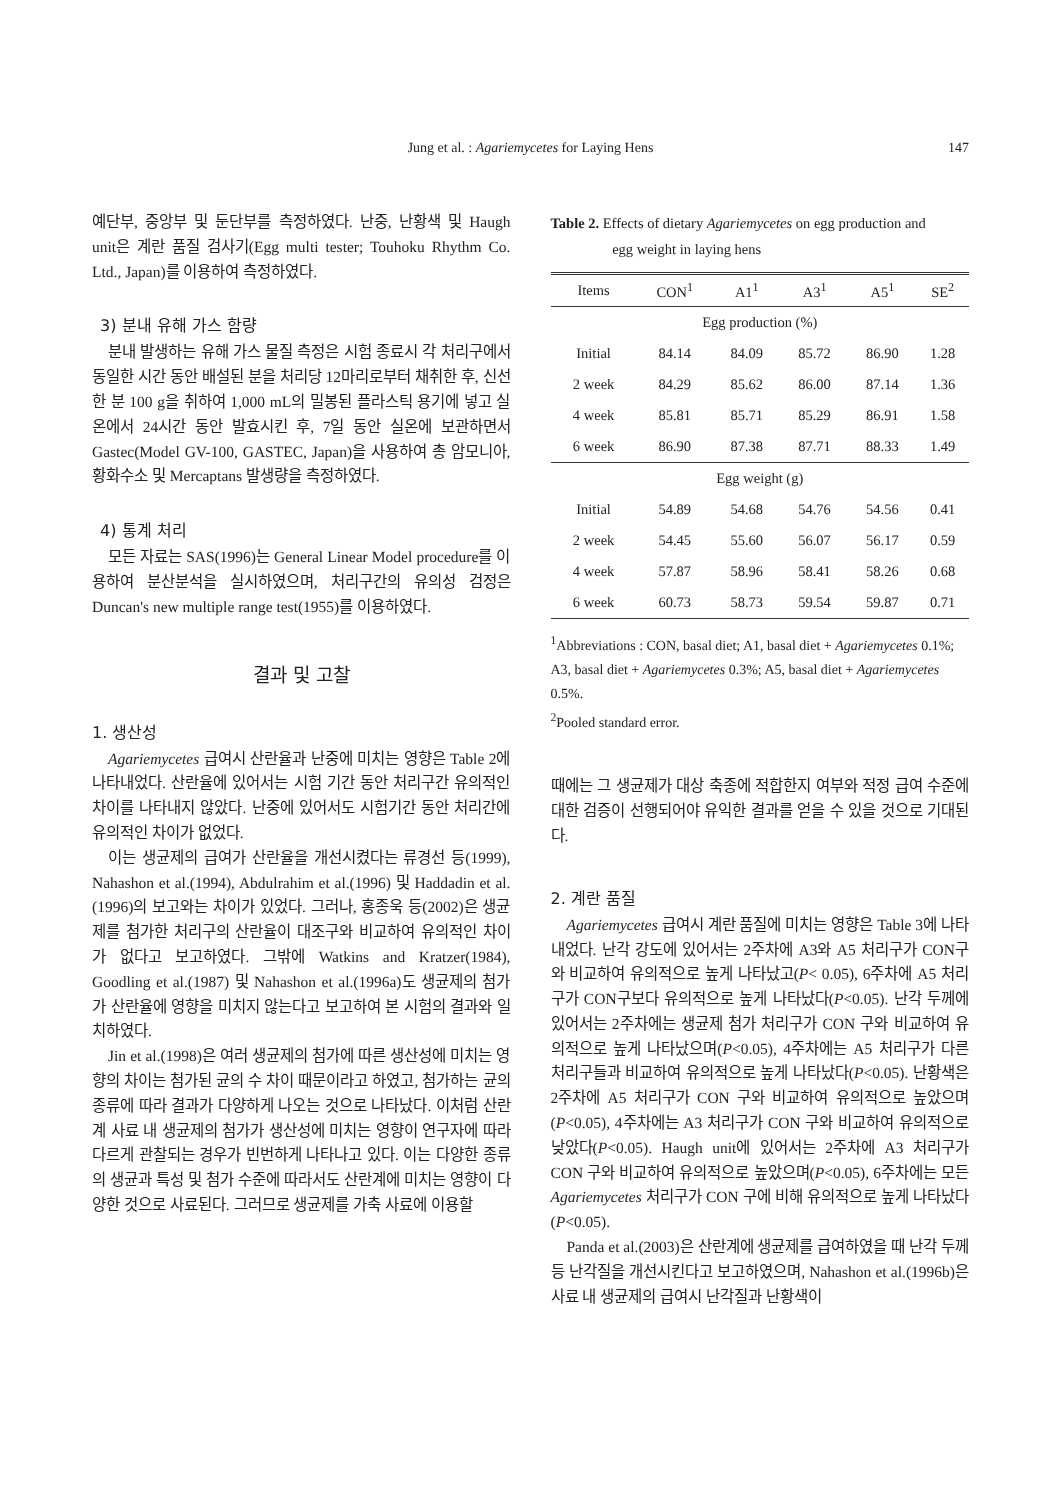Jung et al. : Agariemycetes for Laying Hens
147
예단부, 중앙부 및 둔단부를 측정하였다. 난중, 난황색 및 Haugh unit은 계란 품질 검사기(Egg multi tester; Touhoku Rhythm Co. Ltd., Japan)를 이용하여 측정하였다.
3) 분내 유해 가스 함량
분내 발생하는 유해 가스 물질 측정은 시험 종료시 각 처리구에서 동일한 시간 동안 배설된 분을 처리당 12마리로부터 채취한 후, 신선한 분 100 g을 취하여 1,000 mL의 밀봉된 플라스틱 용기에 넣고 실온에서 24시간 동안 발효시킨 후, 7일 동안 실온에 보관하면서 Gastec(Model GV-100, GASTEC, Japan)을 사용하여 총 암모니아, 황화수소 및 Mercaptans 발생량을 측정하였다.
4) 통계 처리
모든 자료는 SAS(1996)는 General Linear Model procedure를 이용하여 분산분석을 실시하였으며, 처리구간의 유의성 검정은 Duncan's new multiple range test(1955)를 이용하였다.
결과 및 고찰
1. 생산성
Agariemycetes 급여시 산란율과 난중에 미치는 영향은 Table 2에 나타내었다. 산란율에 있어서는 시험 기간 동안 처리구간 유의적인 차이를 나타내지 않았다. 난중에 있어서도 시험기간 동안 처리간에 유의적인 차이가 없었다.
이는 생균제의 급여가 산란율을 개선시켰다는 류경선 등(1999), Nahashon et al.(1994), Abdulrahim et al.(1996) 및 Haddadin et al.(1996)의 보고와는 차이가 있었다. 그러나, 홍종욱 등(2002)은 생균제를 첨가한 처리구의 산란율이 대조구와 비교하여 유의적인 차이가 없다고 보고하였다. 그밖에 Watkins and Kratzer(1984), Goodling et al.(1987) 및 Nahashon et al.(1996a)도 생균제의 첨가가 산란율에 영향을 미치지 않는다고 보고하여 본 시험의 결과와 일치하였다.
Jin et al.(1998)은 여러 생균제의 첨가에 따른 생산성에 미치는 영향의 차이는 첨가된 균의 수 차이 때문이라고 하였고, 첨가하는 균의 종류에 따라 결과가 다양하게 나오는 것으로 나타났다. 이처럼 산란계 사료 내 생균제의 첨가가 생산성에 미치는 영향이 연구자에 따라 다르게 관찰되는 경우가 빈번하게 나타나고 있다. 이는 다양한 종류의 생균과 특성 및 첨가 수준에 따라서도 산란계에 미치는 영향이 다양한 것으로 사료된다. 그러므로 생균제를 가축 사료에 이용할
Table 2. Effects of dietary Agariemycetes on egg production and
egg weight in laying hens
| Items | CON<sup>1</sup> | A1<sup>1</sup> | A3<sup>1</sup> | A5<sup>1</sup> | SE<sup>2</sup> |
| --- | --- | --- | --- | --- | --- |
| Egg production (%) | | | | | |
| Initial | 84.14 | 84.09 | 85.72 | 86.90 | 1.28 |
| 2 week | 84.29 | 85.62 | 86.00 | 87.14 | 1.36 |
| 4 week | 85.81 | 85.71 | 85.29 | 86.91 | 1.58 |
| 6 week | 86.90 | 87.38 | 87.71 | 88.33 | 1.49 |
| Egg weight (g) | | | | | |
| Initial | 54.89 | 54.68 | 54.76 | 54.56 | 0.41 |
| 2 week | 54.45 | 55.60 | 56.07 | 56.17 | 0.59 |
| 4 week | 57.87 | 58.96 | 58.41 | 58.26 | 0.68 |
| 6 week | 60.73 | 58.73 | 59.54 | 59.87 | 0.71 |
<sup>1</sup> Abbreviations : CON, basal diet; A1, basal diet + Agariemycetes 0.1%; A3, basal diet + Agariemycetes 0.3%; A5, basal diet + Agariemycetes 0.5%.
<sup>2</sup> Pooled standard error.
때에는 그 생균제가 대상 축종에 적합한지 여부와 적정 급여 수준에 대한 검증이 선행되어야 유익한 결과를 얻을 수 있을 것으로 기대된다.
2. 계란 품질
Agariemycetes 급여시 계란 품질에 미치는 영향은 Table 3에 나타내었다. 난각 강도에 있어서는 2주차에 A3와 A5 처리구가 CON구와 비교하여 유의적으로 높게 나타났고(P< 0.05), 6주차에 A5 처리구가 CON구보다 유의적으로 높게 나타났다(P<0.05). 난각 두께에 있어서는 2주차에는 생균제 첨가 처리구가 CON 구와 비교하여 유의적으로 높게 나타났으며(P<0.05), 4주차에는 A5 처리구가 다른 처리구들과 비교하여 유의적으로 높게 나타났다(P<0.05). 난황색은 2주차에 A5 처리구가 CON 구와 비교하여 유의적으로 높았으며(P<0.05), 4주차에는 A3 처리구가 CON 구와 비교하여 유의적으로 낮았다(P<0.05). Haugh unit에 있어서는 2주차에 A3 처리구가 CON 구와 비교하여 유의적으로 높았으며(P<0.05), 6주차에는 모든 Agariemycetes 처리구가 CON 구에 비해 유의적으로 높게 나타났다(P<0.05).
Panda et al.(2003)은 산란계에 생균제를 급여하였을 때 난각 두께 등 난각질을 개선시킨다고 보고하였으며, Nahashon et al.(1996b)은 사료 내 생균제의 급여시 난각질과 난황색이